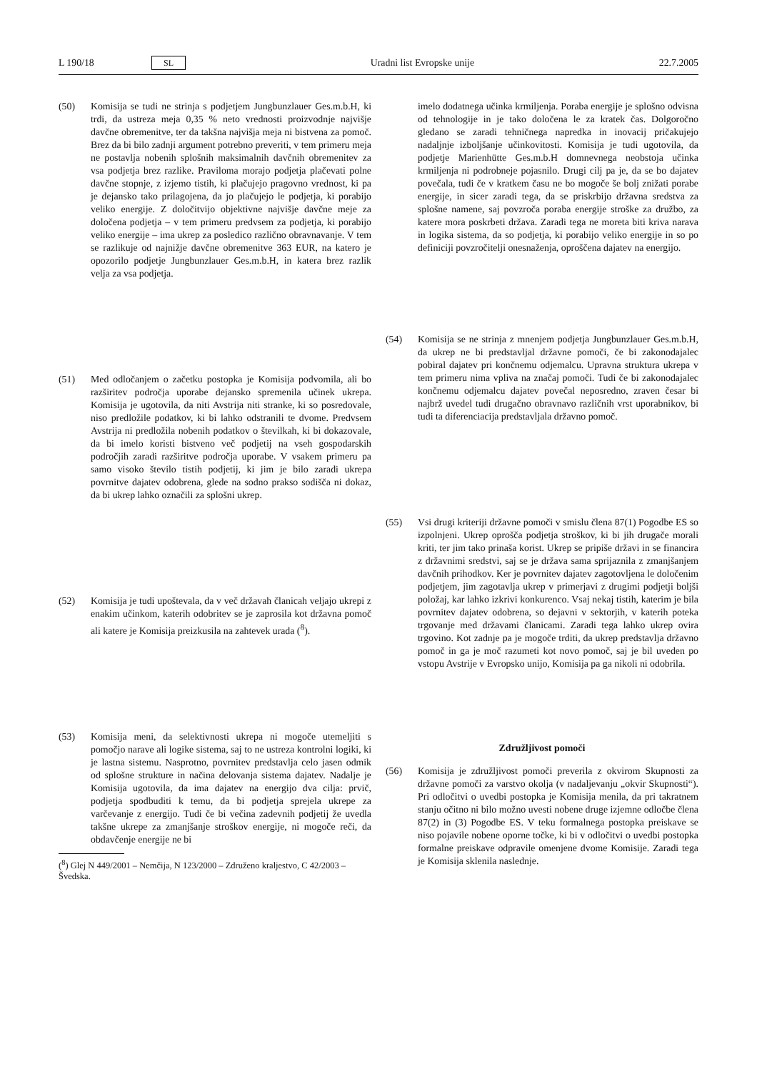L 190/18 SL Uradni list Evropske unije 22.7.2005
(50) Komisija se tudi ne strinja s podjetjem Jungbunzlauer Ges.m.b.H, ki trdi, da ustreza meja 0,35 % neto vrednosti proizvodnje najvišje davčne obremenitve, ter da takšna najvišja meja ni bistvena za pomoč. Brez da bi bilo zadnji argument potrebno preveriti, v tem primeru meja ne postavlja nobenih splošnih maksimalnih davčnih obremenitev za vsa podjetja brez razlike. Praviloma morajo podjetja plačevati polne davčne stopnje, z izjemo tistih, ki plačujejo pragovno vrednost, ki pa je dejansko tako prilagojena, da jo plačujejo le podjetja, ki porabijo veliko energije. Z določitvijo objektivne najvišje davčne meje za določena podjetja – v tem primeru predvsem za podjetja, ki porabijo veliko energije – ima ukrep za posledico različno obravnavanje. V tem se razlikuje od najnižje davčne obremenitve 363 EUR, na katero je opozorilo podjetje Jungbunzlauer Ges.m.b.H, in katera brez razlik velja za vsa podjetja.
(51) Med odločanjem o začetku postopka je Komisija podvomila, ali bo razširitev področja uporabe dejansko spremenila učinek ukrepa. Komisija je ugotovila, da niti Avstrija niti stranke, ki so posredovale, niso predložile podatkov, ki bi lahko odstranili te dvome. Predvsem Avstrija ni predložila nobenih podatkov o številkah, ki bi dokazovale, da bi imelo koristi bistveno več podjetij na vseh gospodarskih področjih zaradi razširitve področja uporabe. V vsakem primeru pa samo visoko število tistih podjetij, ki jim je bilo zaradi ukrepa povrnitve dajatev odobrena, glede na sodno prakso sodišča ni dokaz, da bi ukrep lahko označili za splošni ukrep.
(52) Komisija je tudi upoštevala, da v več državah članicah veljajo ukrepi z enakim učinkom, katerih odobritev se je zaprosila kot državna pomoč ali katere je Komisija preizkusila na zahtevek urada (<sup>8</sup>).
(53) Komisija meni, da selektivnosti ukrepa ni mogoče utemeljiti s pomočjo narave ali logike sistema, saj to ne ustreza kontrolni logiki, ki je lastna sistemu. Nasprotno, povrnitev predstavlja celo jasen odmik od splošne strukture in načina delovanja sistema dajatev. Nadalje je Komisija ugotovila, da ima dajatev na energijo dva cilja: prvič, podjetja spodbuditi k temu, da bi podjetja sprejela ukrepe za varčevanje z energijo. Tudi če bi večina zadevnih podjetij že uvedla takšne ukrepe za zmanjšanje stroškov energije, ni mogoče reči, da obdavčenje energije ne bi
(<sup>8</sup>) Glej N 449/2001 – Nemčija, N 123/2000 – Združeno kraljestvo, C 42/2003 – Švedska.
imelo dodatnega učinka krmiljenja. Poraba energije je splošno odvisna od tehnologije in je tako določena le za kratek čas. Dolgoročno gledano se zaradi tehničnega napredka in inovacij pričakujejo nadaljnje izboljšanje učinkovitosti. Komisija je tudi ugotovila, da podjetje Marienhütte Ges.m.b.H domnevnega neobstoja učinka krmiljenja ni podrobneje pojasnilo. Drugi cilj pa je, da se bo dajatev povečala, tudi če v kratkem času ne bo mogoče še bolj znižati porabe energije, in sicer zaradi tega, da se priskrbijo državna sredstva za splošne namene, saj povzroča poraba energije stroške za družbo, za katere mora poskrbeti država. Zaradi tega ne moreta biti kriva narava in logika sistema, da so podjetja, ki porabijo veliko energije in so po definiciji povzročitelji onesnaženja, oproščena dajatev na energijo.
(54) Komisija se ne strinja z mnenjem podjetja Jungbunzlauer Ges.m.b.H, da ukrep ne bi predstavljal državne pomoči, če bi zakonodajalec pobiral dajatev pri končnemu odjemalcu. Upravna struktura ukrepa v tem primeru nima vpliva na značaj pomoči. Tudi če bi zakonodajalec končnemu odjemalcu dajatev povečal neposredno, zraven česar bi najbrž uvedel tudi drugačno obravnavo različnih vrst uporabnikov, bi tudi ta diferenciacija predstavljala državno pomoč.
(55) Vsi drugi kriteriji državne pomoči v smislu člena 87(1) Pogodbe ES so izpolnjeni. Ukrep oprošča podjetja stroškov, ki bi jih drugače morali kriti, ter jim tako prinaša korist. Ukrep se pripiše državi in se financira z državnimi sredstvi, saj se je država sama sprijaznila z zmanjšanjem davčnih prihodkov. Ker je povrnitev dajatev zagotovljena le določenim podjetjem, jim zagotavlja ukrep v primerjavi z drugimi podjetji boljši položaj, kar lahko izkrivi konkurenco. Vsaj nekaj tistih, katerim je bila povrnitev dajatev odobrena, so dejavni v sektorjih, v katerih poteka trgovanje med državami članicami. Zaradi tega lahko ukrep ovira trgovino. Kot zadnje pa je mogoče trditi, da ukrep predstavlja državno pomoč in ga je moč razumeti kot novo pomoč, saj je bil uveden po vstopu Avstrije v Evropsko unijo, Komisija pa ga nikoli ni odobrila.
Združljivost pomoči
(56) Komisija je združljivost pomoči preverila z okvirom Skupnosti za državne pomoči za varstvo okolja (v nadaljevanju „okvir Skupnosti“). Pri odločitvi o uvedbi postopka je Komisija menila, da pri takratnem stanju očitno ni bilo možno uvesti nobene druge izjemne odločbe člena 87(2) in (3) Pogodbe ES. V teku formalnega postopka preiskave se niso pojavile nobene oporne točke, ki bi v odločitvi o uvedbi postopka formalne preiskave odpravile omenjene dvome Komisije. Zaradi tega je Komisija sklenila naslednje.